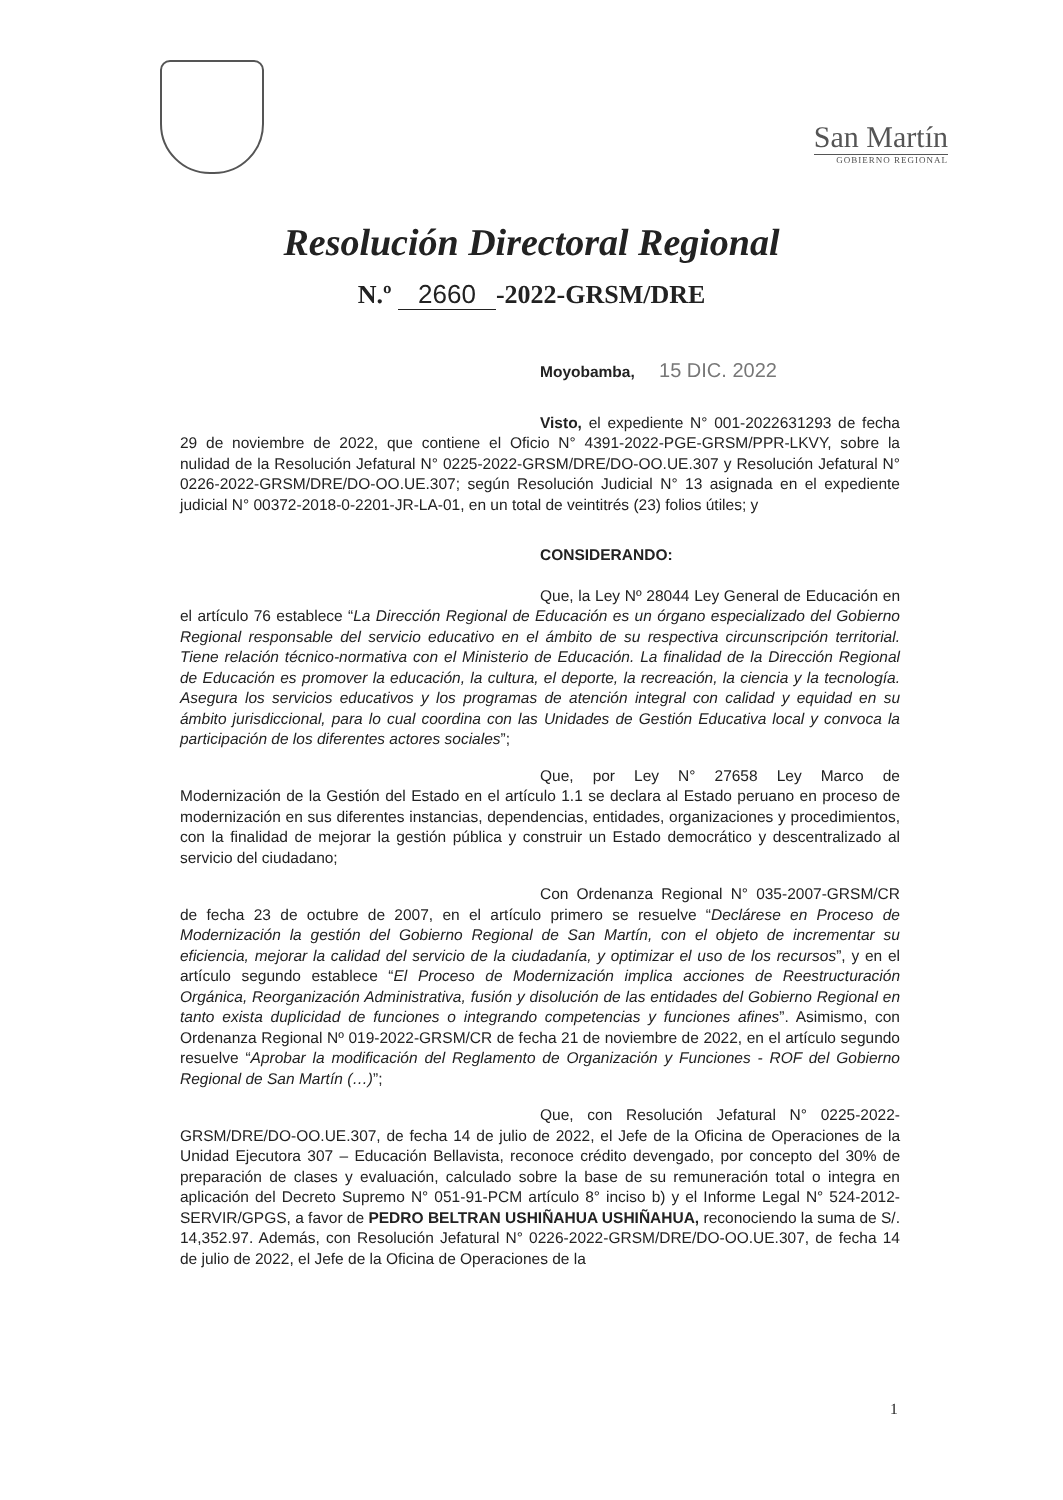San Martín
GOBIERNO REGIONAL
Resolución Directoral Regional
N.º 2660 -2022-GRSM/DRE
Moyobamba, 15 DIC. 2022
Visto, el expediente N° 001-2022631293 de fecha 29 de noviembre de 2022, que contiene el Oficio N° 4391-2022-PGE-GRSM/PPR-LKVY, sobre la nulidad de la Resolución Jefatural N° 0225-2022-GRSM/DRE/DO-OO.UE.307 y Resolución Jefatural N° 0226-2022-GRSM/DRE/DO-OO.UE.307; según Resolución Judicial N° 13 asignada en el expediente judicial N° 00372-2018-0-2201-JR-LA-01, en un total de veintitrés (23) folios útiles; y
CONSIDERANDO:
Que, la Ley Nº 28044 Ley General de Educación en el artículo 76 establece “La Dirección Regional de Educación es un órgano especializado del Gobierno Regional responsable del servicio educativo en el ámbito de su respectiva circunscripción territorial. Tiene relación técnico-normativa con el Ministerio de Educación. La finalidad de la Dirección Regional de Educación es promover la educación, la cultura, el deporte, la recreación, la ciencia y la tecnología. Asegura los servicios educativos y los programas de atención integral con calidad y equidad en su ámbito jurisdiccional, para lo cual coordina con las Unidades de Gestión Educativa local y convoca la participación de los diferentes actores sociales”;
Que, por Ley N° 27658 Ley Marco de Modernización de la Gestión del Estado en el artículo 1.1 se declara al Estado peruano en proceso de modernización en sus diferentes instancias, dependencias, entidades, organizaciones y procedimientos, con la finalidad de mejorar la gestión pública y construir un Estado democrático y descentralizado al servicio del ciudadano;
Con Ordenanza Regional N° 035-2007-GRSM/CR de fecha 23 de octubre de 2007, en el artículo primero se resuelve “Declárese en Proceso de Modernización la gestión del Gobierno Regional de San Martín, con el objeto de incrementar su eficiencia, mejorar la calidad del servicio de la ciudadanía, y optimizar el uso de los recursos”, y en el artículo segundo establece “El Proceso de Modernización implica acciones de Reestructuración Orgánica, Reorganización Administrativa, fusión y disolución de las entidades del Gobierno Regional en tanto exista duplicidad de funciones o integrando competencias y funciones afines”. Asimismo, con Ordenanza Regional Nº 019-2022-GRSM/CR de fecha 21 de noviembre de 2022, en el artículo segundo resuelve “Aprobar la modificación del Reglamento de Organización y Funciones - ROF del Gobierno Regional de San Martín (…)”;
Que, con Resolución Jefatural N° 0225-2022-GRSM/DRE/DO-OO.UE.307, de fecha 14 de julio de 2022, el Jefe de la Oficina de Operaciones de la Unidad Ejecutora 307 – Educación Bellavista, reconoce crédito devengado, por concepto del 30% de preparación de clases y evaluación, calculado sobre la base de su remuneración total o integra en aplicación del Decreto Supremo N° 051-91-PCM artículo 8° inciso b) y el Informe Legal N° 524-2012-SERVIR/GPGS, a favor de PEDRO BELTRAN USHIÑAHUA USHIÑAHUA, reconociendo la suma de S/. 14,352.97. Además, con Resolución Jefatural N° 0226-2022-GRSM/DRE/DO-OO.UE.307, de fecha 14 de julio de 2022, el Jefe de la Oficina de Operaciones de la
1